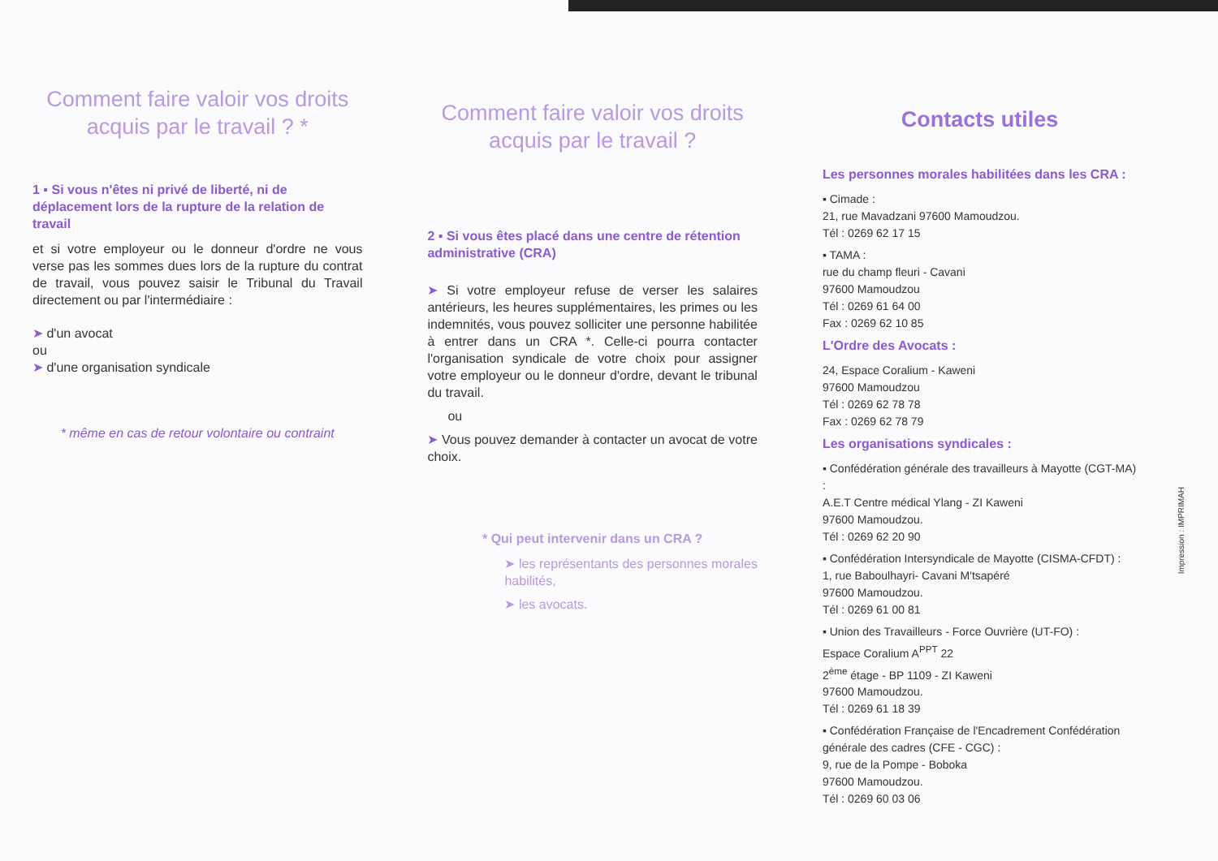Comment faire valoir vos droits acquis par le travail ? *
1 ▪ Si vous n'êtes ni privé de liberté, ni de déplacement lors de la rupture de la relation de travail
et si votre employeur ou le donneur d'ordre ne vous verse pas les sommes dues lors de la rupture du contrat de travail, vous pouvez saisir le Tribunal du Travail directement ou par l'intermédiaire :
➤ d'un avocat
ou
➤ d'une organisation syndicale
* même en cas de retour volontaire ou contraint
Comment faire valoir vos droits acquis par le travail ?
2 ▪ Si vous êtes placé dans une centre de rétention administrative (CRA)
➤ Si votre employeur refuse de verser les salaires antérieurs, les heures supplémentaires, les primes ou les indemnités, vous pouvez solliciter une personne habilitée à entrer dans un CRA *. Celle-ci pourra contacter l'organisation syndicale de votre choix pour assigner votre employeur ou le donneur d'ordre, devant le tribunal du travail.
ou
➤ Vous pouvez demander à contacter un avocat de votre choix.
* Qui peut intervenir dans un CRA ?
➤ les représentants des personnes morales habilités,
➤ les avocats.
Contacts utiles
Les personnes morales habilitées dans les CRA :
▪ Cimade :
21, rue Mavadzani 97600 Mamoudzou.
Tél : 0269 62 17 15
▪ TAMA :
rue du champ fleuri - Cavani
97600 Mamoudzou
Tél : 0269 61 64 00
Fax : 0269 62 10 85
L'Ordre des Avocats :
24, Espace Coralium - Kaweni
97600 Mamoudzou
Tél : 0269 62 78 78
Fax : 0269 62 78 79
Les organisations syndicales :
▪ Confédération générale des travailleurs à Mayotte (CGT-MA) :
A.E.T Centre médical Ylang - ZI Kaweni
97600 Mamoudzou.
Tél : 0269 62 20 90
▪ Confédération Intersyndicale de Mayotte (CISMA-CFDT) :
1, rue Baboulhayri- Cavani M'tsapéré
97600 Mamoudzou.
Tél : 0269 61 00 81
▪ Union des Travailleurs - Force Ouvrière (UT-FO) :
Espace Coralium A<sup>PPT</sup> 22
2<sup>ème</sup> étage - BP 1109 - ZI Kaweni
97600 Mamoudzou.
Tél : 0269 61 18 39
▪ Confédération Française de l'Encadrement Confédération générale des cadres (CFE - CGC) :
9, rue de la Pompe - Boboka
97600 Mamoudzou.
Tél : 0269 60 03 06
Impression : IMPRIMAH